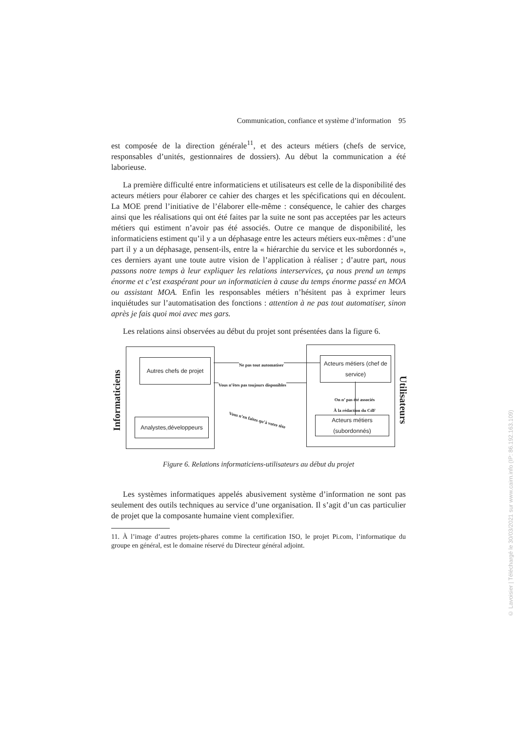Communication, confiance et système d’information 95
est composée de la direction générale<sup>11</sup>, et des acteurs métiers (chefs de service, responsables d’unités, gestionnaires de dossiers). Au début la communication a été laborieuse.
La première difficulté entre informaticiens et utilisateurs est celle de la disponibilité des acteurs métiers pour élaborer ce cahier des charges et les spécifications qui en découlent. La MOE prend l’initiative de l’élaborer elle-même : conséquence, le cahier des charges ainsi que les réalisations qui ont été faites par la suite ne sont pas acceptées par les acteurs métiers qui estiment n’avoir pas été associés. Outre ce manque de disponibilité, les informaticiens estiment qu’il y a un déphasage entre les acteurs métiers eux-mêmes : d’une part il y a un déphasage, pensent-ils, entre la « hiérarchie du service et les subordonnés », ces derniers ayant une toute autre vision de l’application à réaliser ; d’autre part, nous passons notre temps à leur expliquer les relations interservices, ça nous prend un temps énorme et c’est exaspérant pour un informaticien à cause du temps énorme passé en MOA ou assistant MOA. Enfin les responsables métiers n’hésitent pas à exprimer leurs inquiétudes sur l’automatisation des fonctions : attention à ne pas tout automatiser, sinon après je fais quoi moi avec mes gars.
Les relations ainsi observées au début du projet sont présentées dans la figure 6.
Autres chefs de projet
Analystes,développeurs
Acteurs métiers (chef de service)
Acteurs métiers (subordonnés)
Informaticiens
Utilisateurs
Ne pas tout automatiser
Vous n’êtes pas toujours disponibles
On n’ pas été associés
À la rédaction du CdF
Vous n’en faites qu’à votre tête
Figure 6. Relations informaticiens-utilisateurs au début du projet
Les systèmes informatiques appelés abusivement système d’information ne sont pas seulement des outils techniques au service d’une organisation. Il s’agit d’un cas particulier de projet que la composante humaine vient complexifier.
11. À l’image d’autres projets-phares comme la certification ISO, le projet Pi.com, l’informatique du groupe en général, est le domaine réservé du Directeur général adjoint.
© Lavoisier | Téléchargé le 30/03/2021 sur www.cairn.info (IP: 86.192.163.109)